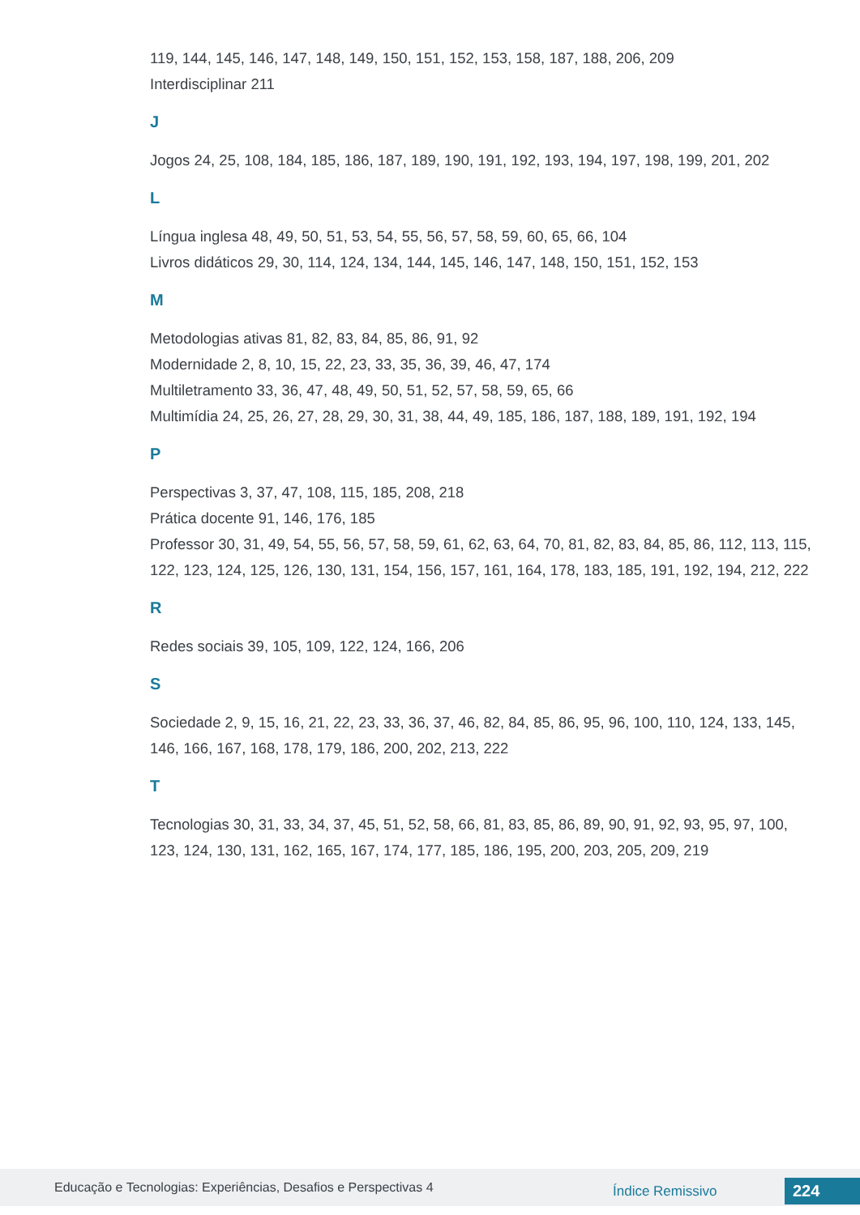119, 144, 145, 146, 147, 148, 149, 150, 151, 152, 153, 158, 187, 188, 206, 209
Interdisciplinar 211
J
Jogos 24, 25, 108, 184, 185, 186, 187, 189, 190, 191, 192, 193, 194, 197, 198, 199, 201, 202
L
Língua inglesa 48, 49, 50, 51, 53, 54, 55, 56, 57, 58, 59, 60, 65, 66, 104
Livros didáticos 29, 30, 114, 124, 134, 144, 145, 146, 147, 148, 150, 151, 152, 153
M
Metodologias ativas 81, 82, 83, 84, 85, 86, 91, 92
Modernidade 2, 8, 10, 15, 22, 23, 33, 35, 36, 39, 46, 47, 174
Multiletramento 33, 36, 47, 48, 49, 50, 51, 52, 57, 58, 59, 65, 66
Multimídia 24, 25, 26, 27, 28, 29, 30, 31, 38, 44, 49, 185, 186, 187, 188, 189, 191, 192, 194
P
Perspectivas 3, 37, 47, 108, 115, 185, 208, 218
Prática docente 91, 146, 176, 185
Professor 30, 31, 49, 54, 55, 56, 57, 58, 59, 61, 62, 63, 64, 70, 81, 82, 83, 84, 85, 86, 112, 113, 115, 122, 123, 124, 125, 126, 130, 131, 154, 156, 157, 161, 164, 178, 183, 185, 191, 192, 194, 212, 222
R
Redes sociais 39, 105, 109, 122, 124, 166, 206
S
Sociedade 2, 9, 15, 16, 21, 22, 23, 33, 36, 37, 46, 82, 84, 85, 86, 95, 96, 100, 110, 124, 133, 145, 146, 166, 167, 168, 178, 179, 186, 200, 202, 213, 222
T
Tecnologias 30, 31, 33, 34, 37, 45, 51, 52, 58, 66, 81, 83, 85, 86, 89, 90, 91, 92, 93, 95, 97, 100, 123, 124, 130, 131, 162, 165, 167, 174, 177, 185, 186, 195, 200, 203, 205, 209, 219
Educação e Tecnologias: Experiências, Desafios e Perspectivas 4 Índice Remissivo 224